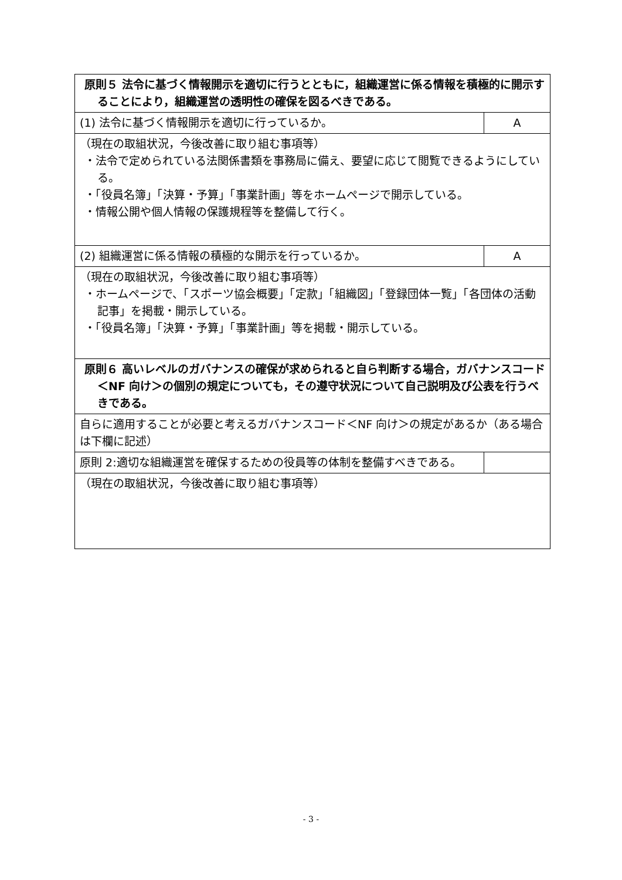| 原則５ 法令に基づく情報開示を適切に行うとともに，組織運営に係る情報を積極的に開示することにより，組織運営の透明性の確保を図るべきである。 | |
| (1) 法令に基づく情報開示を適切に行っているか。 | A |
| （現在の取組状況，今後改善に取り組む事項等） ・法令で定められている法関係書類を事務局に備え、要望に応じて閲覧できるようにしている。 ・「役員名簿」「決算・予算」「事業計画」等をホームページで開示している。 ・情報公開や個人情報の保護規程等を整備して行く。 | |
| (2) 組織運営に係る情報の積極的な開示を行っているか。 | A |
| （現在の取組状況，今後改善に取り組む事項等） ・ホームページで、「スポーツ協会概要」「定款」「組織図」「登録団体一覧」「各団体の活動記事」を掲載・開示している。 ・「役員名簿」「決算・予算」「事業計画」等を掲載・開示している。 | |
| 原則６ 高いレベルのガバナンスの確保が求められると自ら判断する場合，ガバナンスコード＜NF 向け＞の個別の規定についても，その遵守状況について自己説明及び公表を行うべきである。 | |
| 自らに適用することが必要と考えるガバナンスコード＜NF 向け＞の規定があるか（ある場合は下欄に記述） | |
| 原則 2:適切な組織運営を確保するための役員等の体制を整備すべきである。 | |
| （現在の取組状況，今後改善に取り組む事項等） | |
- 3 -